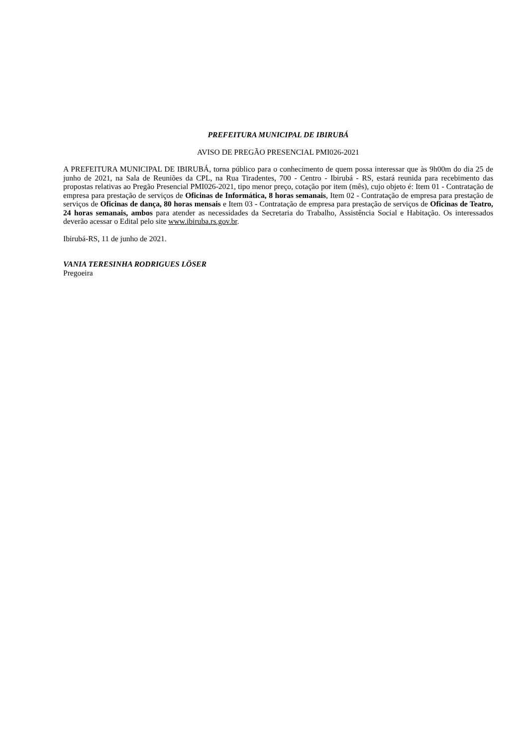PREFEITURA MUNICIPAL DE IBIRUBÁ
AVISO DE PREGÃO PRESENCIAL PMI026-2021
A PREFEITURA MUNICIPAL DE IBIRUBÁ, torna público para o conhecimento de quem possa interessar que às 9h00m do dia 25 de junho de 2021, na Sala de Reuniões da CPL, na Rua Tiradentes, 700 - Centro - Ibirubá - RS, estará reunida para recebimento das propostas relativas ao Pregão Presencial PMI026-2021, tipo menor preço, cotação por item (mês), cujo objeto é: Item 01 - Contratação de empresa para prestação de serviços de Oficinas de Informática, 8 horas semanais, Item 02 - Contratação de empresa para prestação de serviços de Oficinas de dança, 80 horas mensais e Item 03 - Contratação de empresa para prestação de serviços de Oficinas de Teatro, 24 horas semanais, ambos para atender as necessidades da Secretaria do Trabalho, Assistência Social e Habitação. Os interessados deverão acessar o Edital pelo site www.ibiruba.rs.gov.br.
Ibirubá-RS, 11 de junho de 2021.
VANIA TERESINHA RODRIGUES LÖSER
Pregoeira